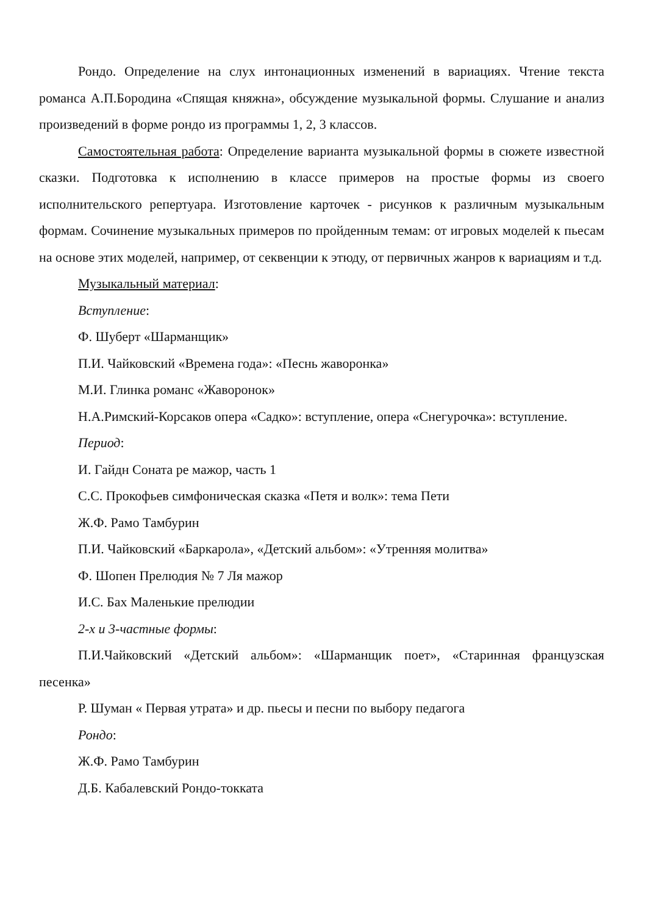Рондо. Определение на слух интонационных изменений в вариациях. Чтение текста романса А.П.Бородина «Спящая княжна», обсуждение музыкальной формы. Слушание и анализ произведений в форме рондо из программы 1, 2, 3 классов.
Самостоятельная работа: Определение варианта музыкальной формы в сюжете известной сказки. Подготовка к исполнению в классе примеров на простые формы из своего исполнительского репертуара. Изготовление карточек - рисунков к различным музыкальным формам. Сочинение музыкальных примеров по пройденным темам: от игровых моделей к пьесам на основе этих моделей, например, от секвенции к этюду, от первичных жанров к вариациям и т.д.
Музыкальный материал:
Вступление:
Ф. Шуберт «Шарманщик»
П.И. Чайковский «Времена года»: «Песнь жаворонка»
М.И. Глинка романс «Жаворонок»
Н.А.Римский-Корсаков опера «Садко»: вступление, опера «Снегурочка»: вступление.
Период:
И. Гайдн Соната ре мажор, часть 1
С.С. Прокофьев симфоническая сказка «Петя и волк»: тема Пети
Ж.Ф. Рамо Тамбурин
П.И. Чайковский «Баркарола», «Детский альбом»: «Утренняя молитва»
Ф. Шопен Прелюдия № 7 Ля мажор
И.С. Бах Маленькие прелюдии
2-х и 3-частные формы:
П.И.Чайковский «Детский альбом»: «Шарманщик поет», «Старинная французская песенка»
Р. Шуман « Первая утрата» и др. пьесы и песни по выбору педагога
Рондо:
Ж.Ф. Рамо Тамбурин
Д.Б. Кабалевский Рондо-токката